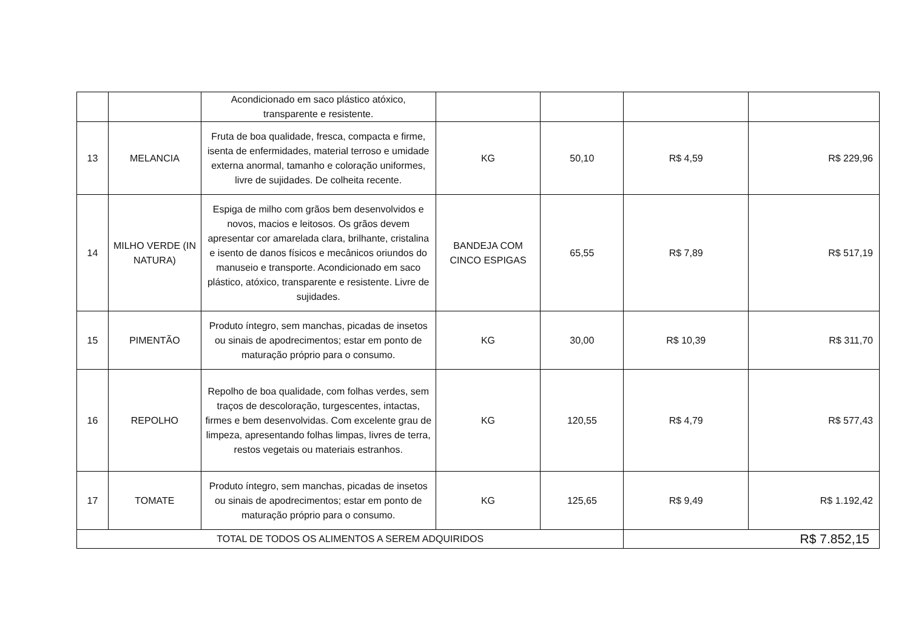| | | Acondicionado em saco plástico atóxico, transparente e resistente. | | | | |
| 13 | MELANCIA | Fruta de boa qualidade, fresca, compacta e firme, isenta de enfermidades, material terroso e umidade externa anormal, tamanho e coloração uniformes, livre de sujidades. De colheita recente. | KG | 50,10 | R$ 4,59 | R$ 229,96 |
| 14 | MILHO VERDE (IN NATURA) | Espiga de milho com grãos bem desenvolvidos e novos, macios e leitosos. Os grãos devem apresentar cor amarelada clara, brilhante, cristalina e isento de danos físicos e mecânicos oriundos do manuseio e transporte. Acondicionado em saco plástico, atóxico, transparente e resistente. Livre de sujidades. | BANDEJA COM CINCO ESPIGAS | 65,55 | R$ 7,89 | R$ 517,19 |
| 15 | PIMENTÃO | Produto íntegro, sem manchas, picadas de insetos ou sinais de apodrecimentos; estar em ponto de maturação próprio para o consumo. | KG | 30,00 | R$ 10,39 | R$ 311,70 |
| 16 | REPOLHO | Repolho de boa qualidade, com folhas verdes, sem traços de descoloração, turgescentes, intactas, firmes e bem desenvolvidas. Com excelente grau de limpeza, apresentando folhas limpas, livres de terra, restos vegetais ou materiais estranhos. | KG | 120,55 | R$ 4,79 | R$ 577,43 |
| 17 | TOMATE | Produto íntegro, sem manchas, picadas de insetos ou sinais de apodrecimentos; estar em ponto de maturação próprio para o consumo. | KG | 125,65 | R$ 9,49 | R$ 1.192,42 |
| TOTAL DE TODOS OS ALIMENTOS A SEREM ADQUIRIDOS | | | | | R$ 7.852,15 | |